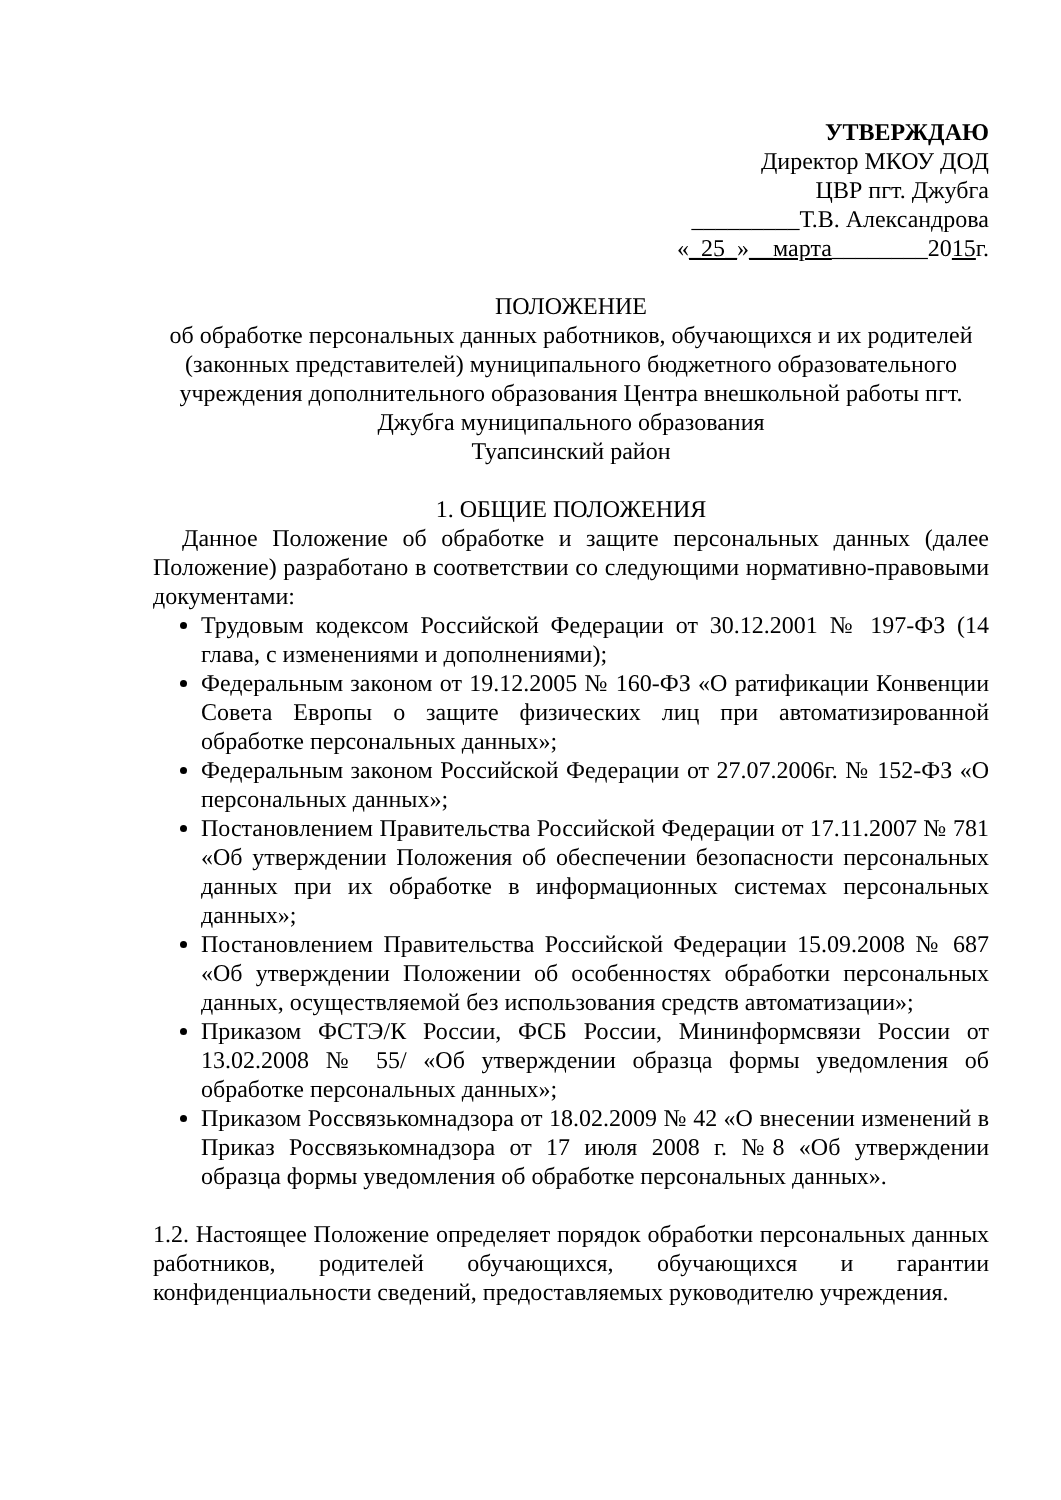УТВЕРЖДАЮ
Директор МКОУ ДОД
ЦВР пгт. Джубга
_________Т.В. Александрова
«_25_»__марта________2015г.
ПОЛОЖЕНИЕ
об обработке персональных данных работников, обучающихся и их родителей (законных представителей) муниципального бюджетного образовательного учреждения дополнительного образования Центра внешкольной работы пгт. Джубга муниципального образования
Туапсинский район
1. ОБЩИЕ ПОЛОЖЕНИЯ
Данное Положение об обработке и защите персональных данных (далее Положение) разработано в соответствии со следующими нормативно-правовыми документами:
Трудовым кодексом Российской Федерации от 30.12.2001 № 197-ФЗ (14 глава, с изменениями и дополнениями);
Федеральным законом от 19.12.2005 № 160-ФЗ «О ратификации Конвенции Совета Европы о защите физических лиц при автоматизированной обработке персональных данных»;
Федеральным законом Российской Федерации от 27.07.2006г. № 152-ФЗ «О персональных данных»;
Постановлением Правительства Российской Федерации от 17.11.2007 № 781 «Об утверждении Положения об обеспечении безопасности персональных данных при их обработке в информационных системах персональных данных»;
Постановлением Правительства Российской Федерации 15.09.2008 № 687 «Об утверждении Положении об особенностях обработки персональных данных, осуществляемой без использования средств автоматизации»;
Приказом ФСТЭ/К России, ФСБ России, Мининформсвязи России от 13.02.2008 № 55/ «Об утверждении образца формы уведомления об обработке персональных данных»;
Приказом Россвязькомнадзора от 18.02.2009 № 42 «О внесении изменений в Приказ Россвязькомнадзора от 17 июля 2008 г. №8 «Об утверждении образца формы уведомления об обработке персональных данных».
1.2. Настоящее Положение определяет порядок обработки персональных данных работников, родителей обучающихся, обучающихся и гарантии конфиденциальности сведений, предоставляемых руководителю учреждения.